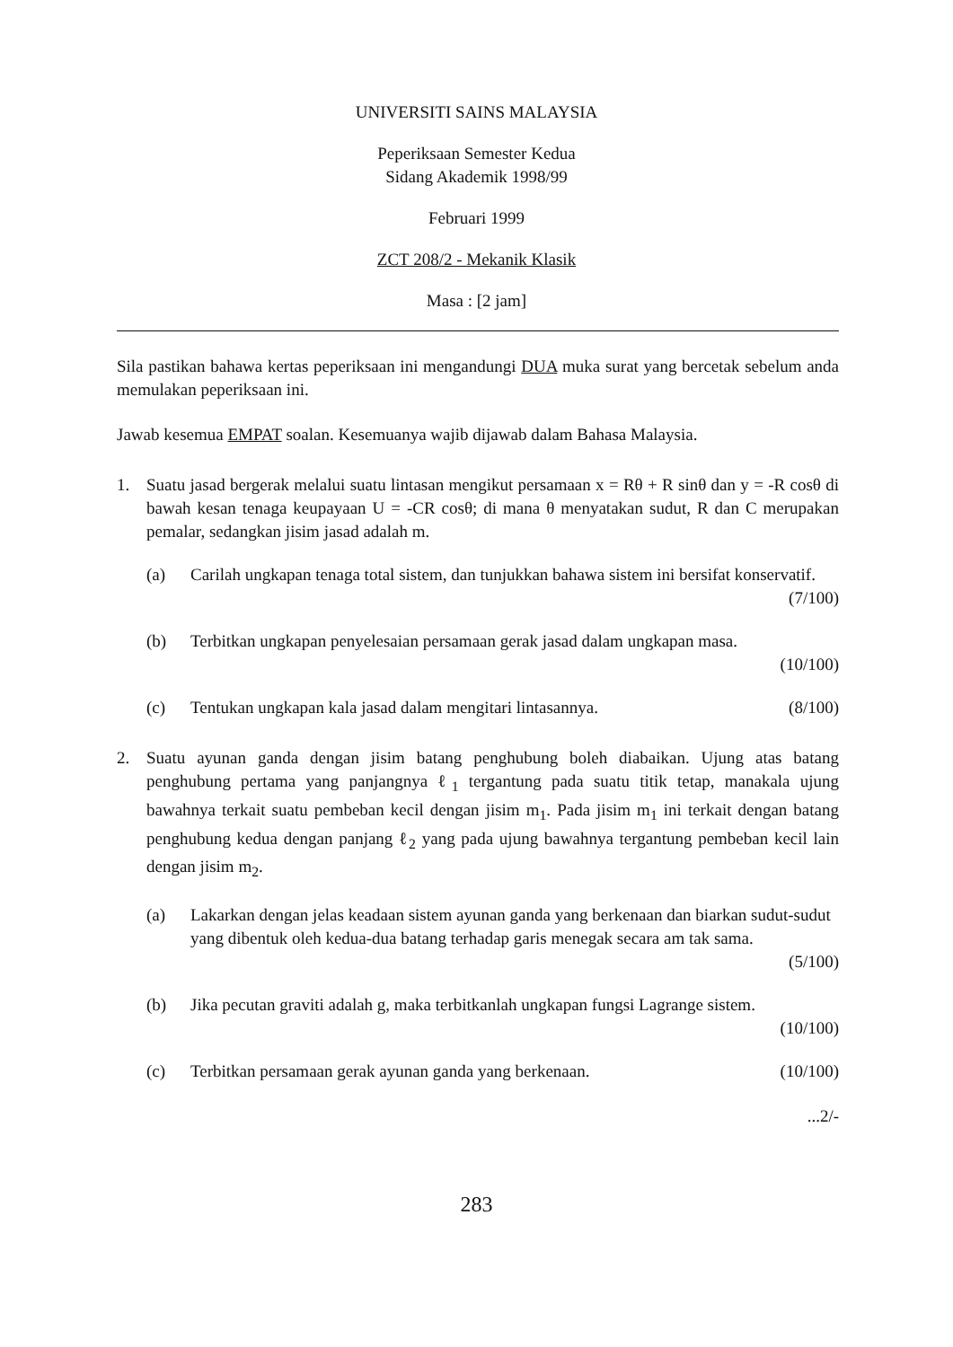UNIVERSITI SAINS MALAYSIA
Peperiksaan Semester Kedua
Sidang Akademik 1998/99
Februari 1999
ZCT 208/2 - Mekanik Klasik
Masa : [2 jam]
Sila pastikan bahawa kertas peperiksaan ini mengandungi DUA muka surat yang bercetak sebelum anda memulakan peperiksaan ini.
Jawab kesemua EMPAT soalan. Kesemuanya wajib dijawab dalam Bahasa Malaysia.
1. Suatu jasad bergerak melalui suatu lintasan mengikut persamaan x = Rθ + R sinθ dan y = -R cosθ di bawah kesan tenaga keupayaan U = -CR cosθ; di mana θ menyatakan sudut, R dan C merupakan pemalar, sedangkan jisim jasad adalah m.
(a) Carilah ungkapan tenaga total sistem, dan tunjukkan bahawa sistem ini bersifat konservatif.
(7/100)
(b) Terbitkan ungkapan penyelesaian persamaan gerak jasad dalam ungkapan masa.
(10/100)
(c) Tentukan ungkapan kala jasad dalam mengitari lintasannya. (8/100)
2. Suatu ayunan ganda dengan jisim batang penghubung boleh diabaikan. Ujung atas batang penghubung pertama yang panjangnya ℓ<sub>1</sub> tergantung pada suatu titik tetap, manakala ujung bawahnya terkait suatu pembeban kecil dengan jisim m<sub>1</sub>. Pada jisim m<sub>1</sub> ini terkait dengan batang penghubung kedua dengan panjang ℓ<sub>2</sub> yang pada ujung bawahnya tergantung pembeban kecil lain dengan jisim m<sub>2</sub>.
(a) Lakarkan dengan jelas keadaan sistem ayunan ganda yang berkenaan dan biarkan sudut-sudut yang dibentuk oleh kedua-dua batang terhadap garis menegak secara am tak sama.
(5/100)
(b) Jika pecutan graviti adalah g, maka terbitkanlah ungkapan fungsi Lagrange sistem.
(10/100)
(c) Terbitkan persamaan gerak ayunan ganda yang berkenaan. (10/100)
...2/-
283